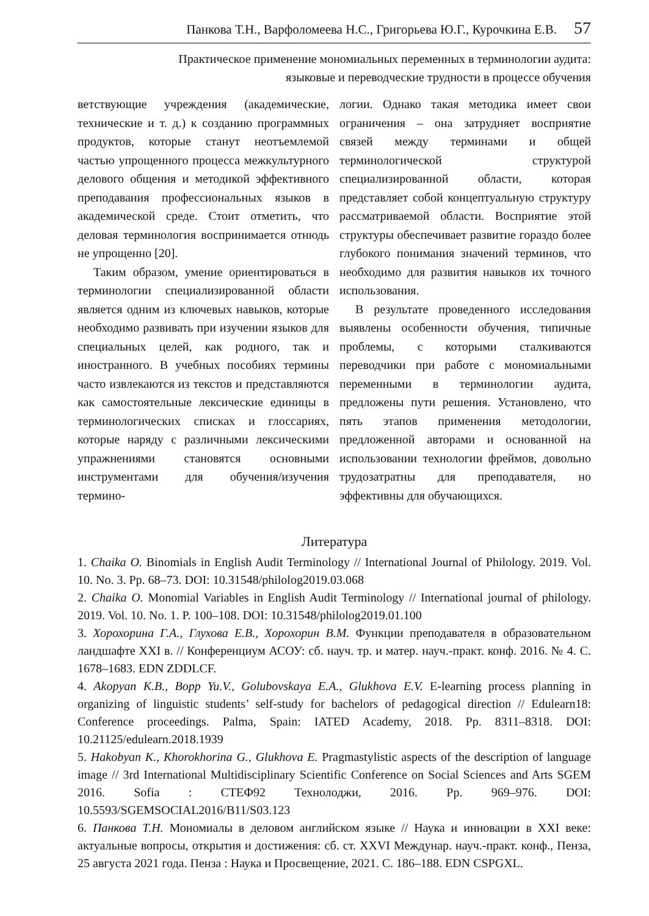Панкова Т.Н., Варфоломеева Н.С., Григорьева Ю.Г., Курочкина Е.В. 57
Практическое применение мономиальных переменных в терминологии аудита:
языковые и переводческие трудности в процессе обучения
ветствующие учреждения (академические, технические и т. д.) к созданию программных продуктов, которые станут неотъемлемой частью упрощенного процесса межкультурного делового общения и методикой эффективного преподавания профессиональных языков в академической среде. Стоит отметить, что деловая терминология воспринимается отнюдь не упрощенно [20].
Таким образом, умение ориентироваться в терминологии специализированной области является одним из ключевых навыков, которые необходимо развивать при изучении языков для специальных целей, как родного, так и иностранного. В учебных пособиях термины часто извлекаются из текстов и представляются как самостоятельные лексические единицы в терминологических списках и глоссариях, которые наряду с различными лексическими упражнениями становятся основными инструментами для обучения/изучения термино-
логии. Однако такая методика имеет свои ограничения – она затрудняет восприятие связей между терминами и общей терминологической структурой специализированной области, которая представляет собой концептуальную структуру рассматриваемой области. Восприятие этой структуры обеспечивает развитие гораздо более глубокого понимания значений терминов, что необходимо для развития навыков их точного использования.
В результате проведенного исследования выявлены особенности обучения, типичные проблемы, с которыми сталкиваются переводчики при работе с мономиальными переменными в терминологии аудита, предложены пути решения. Установлено, что пять этапов применения методологии, предложенной авторами и основанной на использовании технологии фреймов, довольно трудозатратны для преподавателя, но эффективны для обучающихся.
Литература
1. Chaika O. Binomials in English Audit Terminology // International Journal of Philology. 2019. Vol. 10. No. 3. Pp. 68–73. DOI: 10.31548/philolog2019.03.068
2. Chaika O. Monomial Variables in English Audit Terminology // International journal of philology. 2019. Vol. 10. No. 1. P. 100–108. DOI: 10.31548/philolog2019.01.100
3. Хорохорина Г.А., Глухова Е.В., Хорохорин В.М. Функции преподавателя в образовательном ландшафте XXI в. // Конференциум АСОУ: сб. науч. тр. и матер. науч.-практ. конф. 2016. № 4. С. 1678–1683. EDN ZDDLCF.
4. Akopyan K.B., Bopp Yu.V., Golubovskaya E.A., Glukhova E.V. E-learning process planning in organizing of linguistic students’ self-study for bachelors of pedagogical direction // Edulearn18: Conference proceedings. Palma, Spain: IATED Academy, 2018. Pp. 8311–8318. DOI: 10.21125/edulearn.2018.1939
5. Hakobyan K., Khorokhorina G., Glukhova E. Pragmastylistic aspects of the description of language image // 3rd International Multidisciplinary Scientific Conference on Social Sciences and Arts SGEM 2016. Sofia : СТЕФ92 Технолоджи, 2016. Pp. 969–976. DOI: 10.5593/SGEMSOCIAL2016/B11/S03.123
6. Панкова Т.Н. Мономиалы в деловом английском языке // Наука и инновации в XXI веке: актуальные вопросы, открытия и достижения: сб. ст. XXVI Междунар. науч.-практ. конф., Пенза, 25 августа 2021 года. Пенза : Наука и Просвещение, 2021. С. 186–188. EDN CSPGXL.